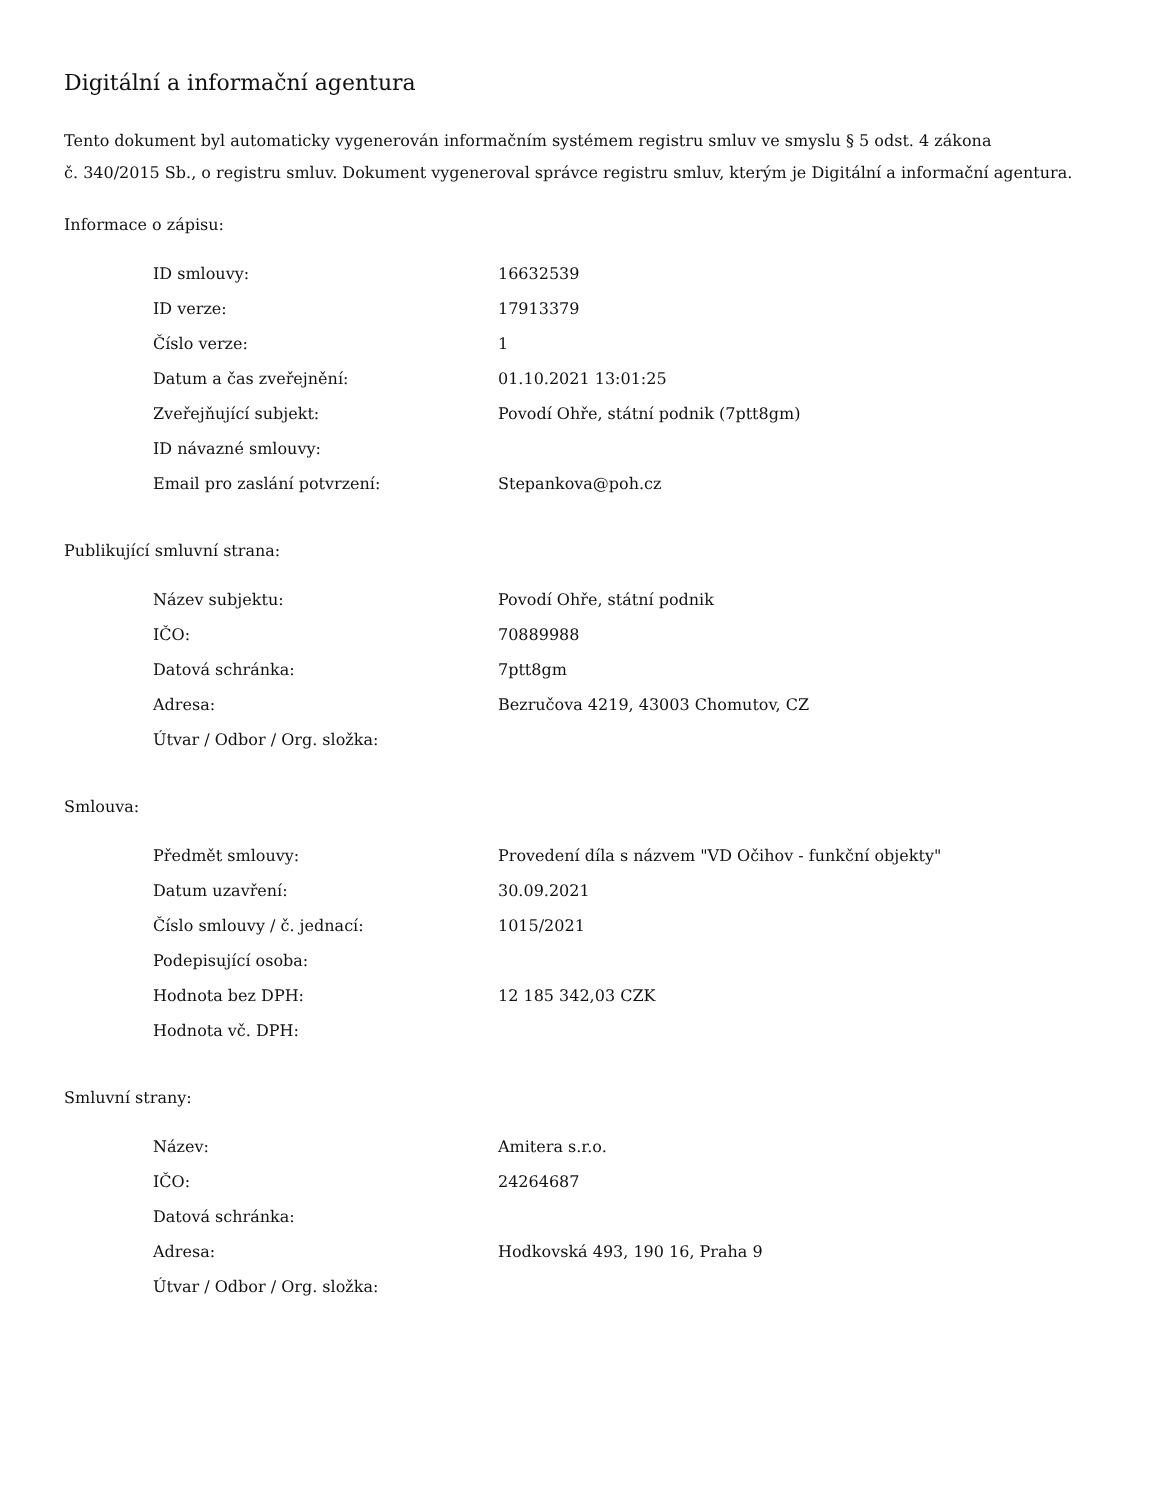Digitální a informační agentura
Tento dokument byl automaticky vygenerován informačním systémem registru smluv ve smyslu § 5 odst. 4 zákona
č. 340/2015 Sb., o registru smluv. Dokument vygeneroval správce registru smluv, kterým je Digitální a informační agentura.
Informace o zápisu:
| ID smlouvy: | 16632539 |
| ID verze: | 17913379 |
| Číslo verze: | 1 |
| Datum a čas zveřejnění: | 01.10.2021 13:01:25 |
| Zveřejňující subjekt: | Povodí Ohře, státní podnik (7ptt8gm) |
| ID návazné smlouvy: | |
| Email pro zaslání potvrzení: | Stepankova@poh.cz |
Publikující smluvní strana:
| Název subjektu: | Povodí Ohře, státní podnik |
| IČO: | 70889988 |
| Datová schránka: | 7ptt8gm |
| Adresa: | Bezručova 4219, 43003 Chomutov, CZ |
| Útvar / Odbor / Org. složka: | |
Smlouva:
| Předmět smlouvy: | Provedení díla s názvem "VD Očihov - funkční objekty" |
| Datum uzavření: | 30.09.2021 |
| Číslo smlouvy / č. jednací: | 1015/2021 |
| Podepisující osoba: | |
| Hodnota bez DPH: | 12 185 342,03 CZK |
| Hodnota vč. DPH: | |
Smluvní strany:
| Název: | Amitera s.r.o. |
| IČO: | 24264687 |
| Datová schránka: | |
| Adresa: | Hodkovská 493, 190 16, Praha 9 |
| Útvar / Odbor / Org. složka: | |